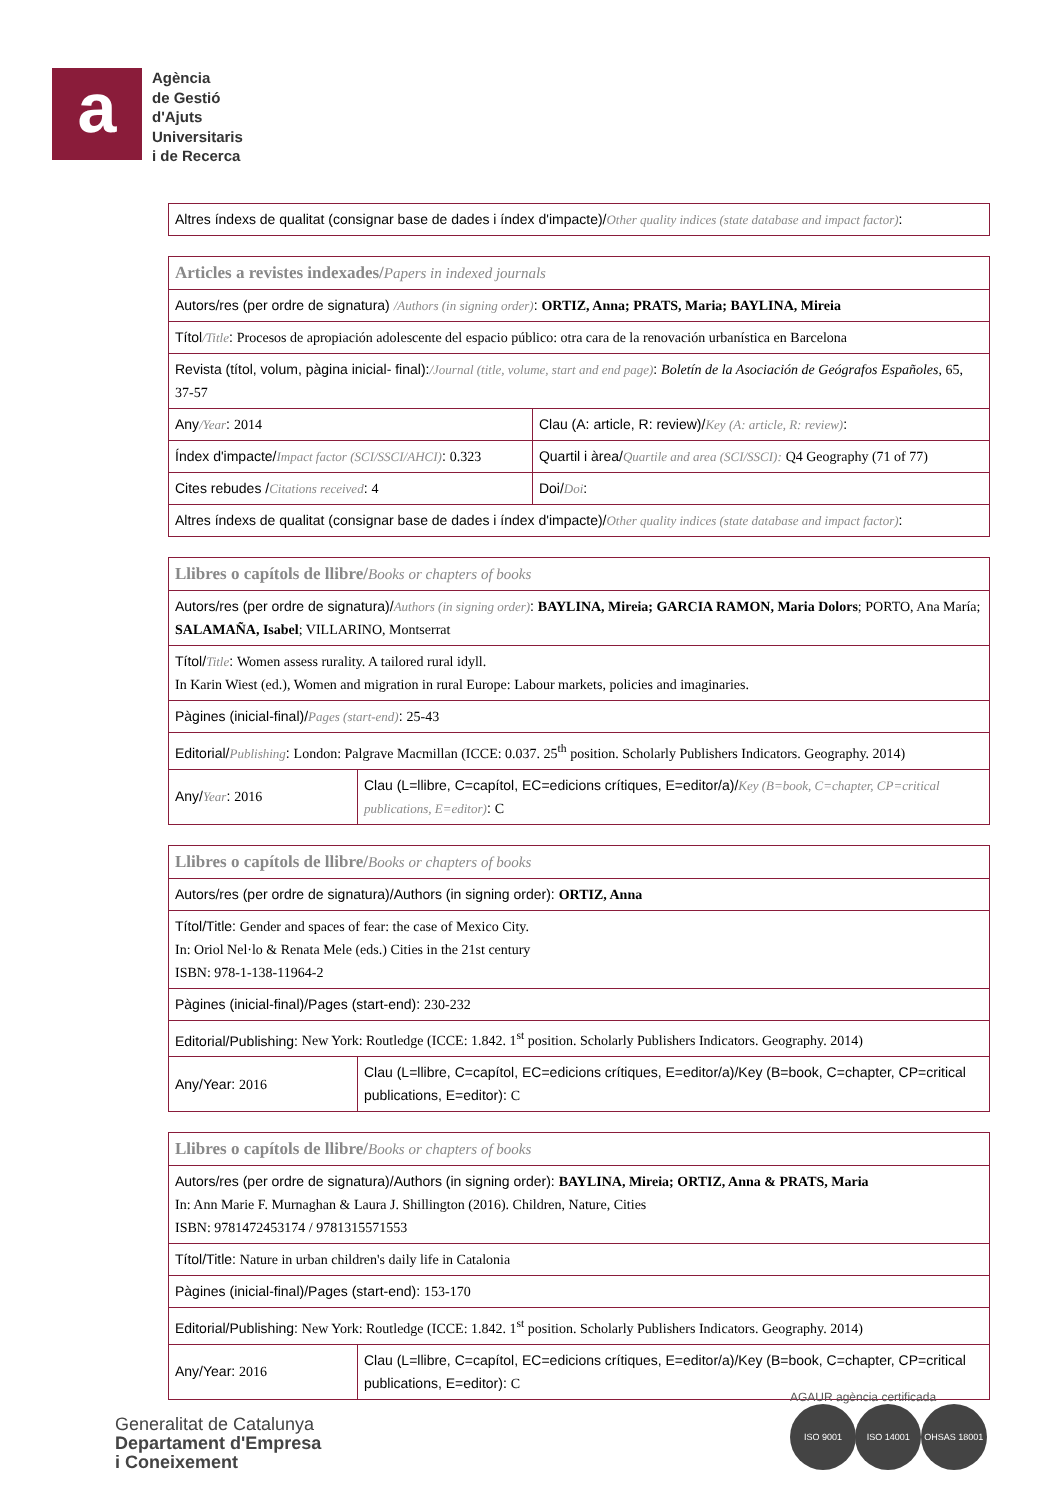a
Agència
de Gestió
d'Ajuts
Universitaris
i de Recerca
| Altres índexs de qualitat (consignar base de dades i índex d'impacte)/ Other quality indices (state database and impact factor) : |
| Articles a revistes indexades/ Papers in indexed journals | |
| Autors/res (per ordre de signatura) /Authors (in signing order) : ORTIZ, Anna; PRATS, Maria; BAYLINA, Mireia | |
| Títol /Title : Procesos de apropiación adolescente del espacio público: otra cara de la renovación urbanística en Barcelona | |
| Revista (títol, volum, pàgina inicial- final): /Journal (title, volume, start and end page) : Boletín de la Asociación de Geógrafos Españoles , 65, 37-57 | |
| Any /Year : 2014 | Clau (A: article, R: review)/ Key (A: article, R: review) : |
| Índex d'impacte/ Impact factor (SCI/SSCI/AHCI) : 0.323 | Quartil i àrea/ Quartile and area (SCI/SSCI): Q4 Geography (71 of 77) |
| Cites rebudes / Citations received : 4 | Doi/ Doi : |
| Altres índexs de qualitat (consignar base de dades i índex d'impacte)/ Other quality indices (state database and impact factor) : | |
| Llibres o capítols de llibre/ Books or chapters of books | |
| Autors/res (per ordre de signatura)/ Authors (in signing order) : BAYLINA, Mireia; GARCIA RAMON, Maria Dolors ; PORTO, Ana María; SALAMAÑA, Isabel ; VILLARINO, Montserrat | |
| Títol/ Title : Women assess rurality. A tailored rural idyll. In Karin Wiest (ed.), Women and migration in rural Europe: Labour markets, policies and imaginaries. | |
| Pàgines (inicial-final)/ Pages (start-end) : 25-43 | |
| Editorial/ Publishing : London: Palgrave Macmillan (ICCE: 0.037. 25<sup>th</sup> position. Scholarly Publishers Indicators. Geography. 2014) | |
| Any/ Year : 2016 | Clau (L=llibre, C=capítol, EC=edicions crítiques, E=editor/a)/ Key (B=book, C=chapter, CP=critical publications, E=editor) : C |
| Llibres o capítols de llibre/ Books or chapters of books | |
| Autors/res (per ordre de signatura)/Authors (in signing order): ORTIZ, Anna | |
| Títol/Title: Gender and spaces of fear: the case of Mexico City. In: Oriol Nel·lo & Renata Mele (eds.) Cities in the 21st century ISBN: 978-1-138-11964-2 | |
| Pàgines (inicial-final)/Pages (start-end): 230-232 | |
| Editorial/Publishing: New York: Routledge (ICCE: 1.842. 1<sup>st</sup> position. Scholarly Publishers Indicators. Geography. 2014) | |
| Any/Year: 2016 | Clau (L=llibre, C=capítol, EC=edicions crítiques, E=editor/a)/Key (B=book, C=chapter, CP=critical publications, E=editor): C |
| Llibres o capítols de llibre/ Books or chapters of books | |
| Autors/res (per ordre de signatura)/Authors (in signing order): BAYLINA, Mireia; ORTIZ, Anna & PRATS, Maria In: Ann Marie F. Murnaghan & Laura J. Shillington (2016). Children, Nature, Cities ISBN: 9781472453174 / 9781315571553 | |
| Títol/Title: Nature in urban children's daily life in Catalonia | |
| Pàgines (inicial-final)/Pages (start-end): 153-170 | |
| Editorial/Publishing: New York: Routledge (ICCE: 1.842. 1<sup>st</sup> position. Scholarly Publishers Indicators. Geography. 2014) | |
| Any/Year: 2016 | Clau (L=llibre, C=capítol, EC=edicions crítiques, E=editor/a)/Key (B=book, C=chapter, CP=critical publications, E=editor): C |
Generalitat de Catalunya
Departament d'Empresa
i Coneixement
AGAUR agència certificada
ISO 9001 ISO 14001 OHSAS 18001